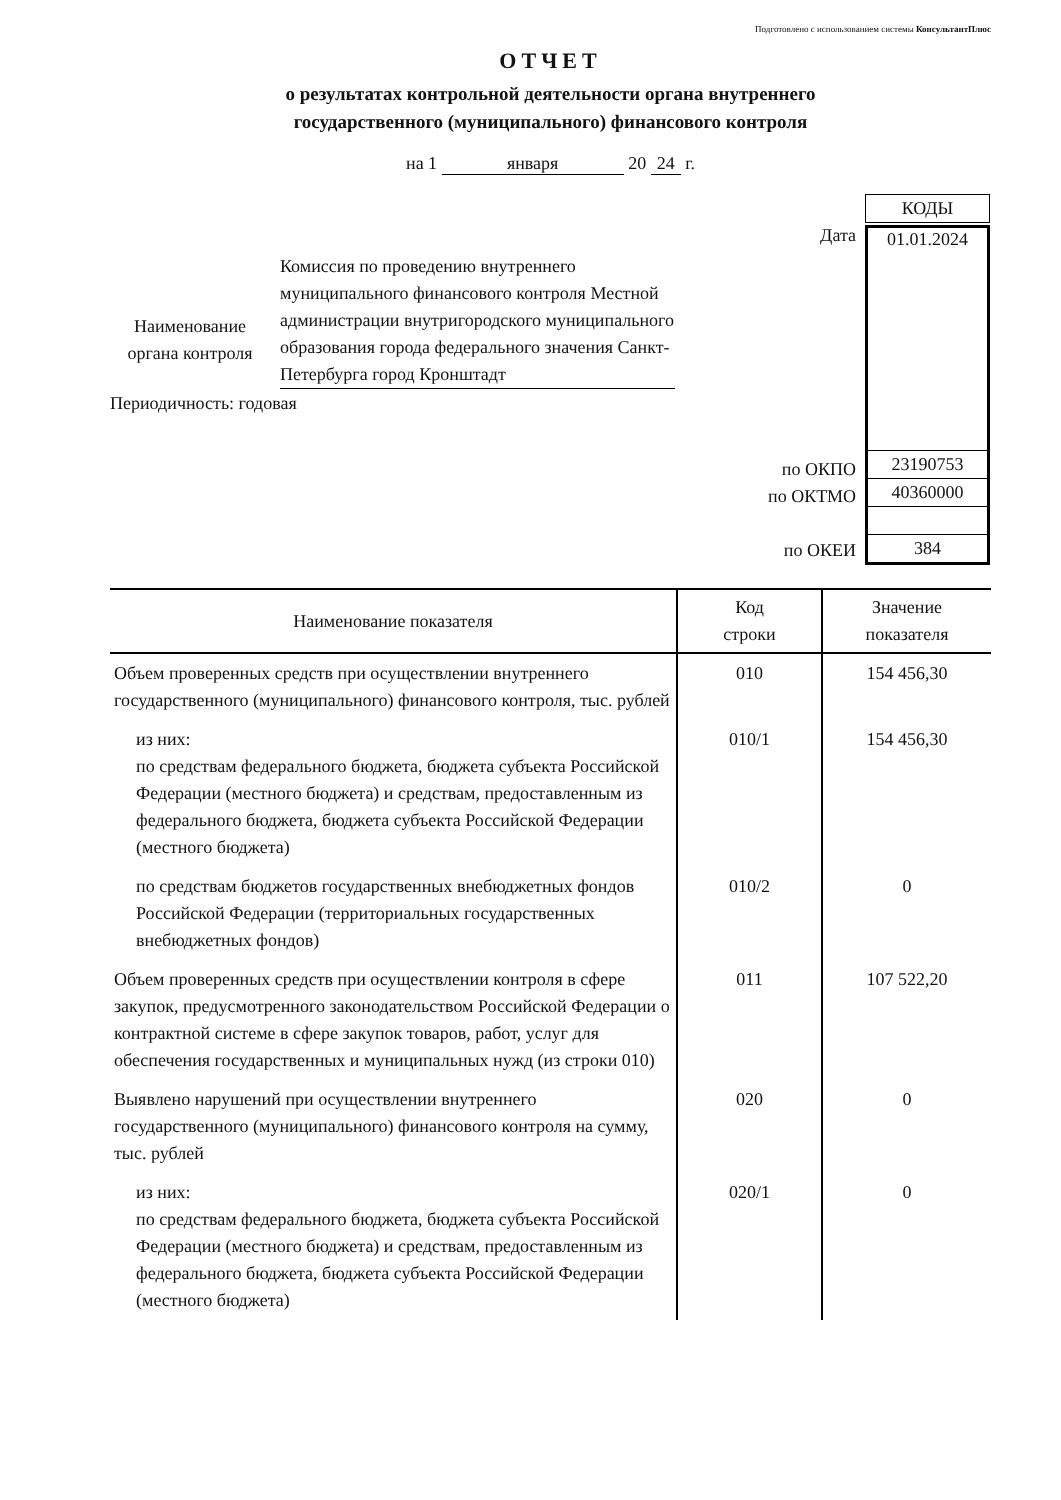Подготовлено с использованием системы КонсультантПлюс
ОТЧЕТ
о результатах контрольной деятельности органа внутреннего
государственного (муниципального) финансового контроля
на 1 января 20 24 г.
Наименование органа контроля
Комиссия по проведению внутреннего муниципального финансового контроля Местной администрации внутригородского муниципального образования города федерального значения Санкт-Петербурга город Кронштадт
Периодичность: годовая
| | / КОДЫ / |
| Дата | / 01.01.2024 / / 23190753 / / 40360000 / / 384 / |
по ОКПО
по ОКТМО
по ОКЕИ
| Наименование показателя | Код строки | Значение показателя |
| --- | --- | --- |
| Объем проверенных средств при осуществлении внутреннего государственного (муниципального) финансового контроля, тыс. рублей | 010 | 154 456,30 |
| из них: по средствам федерального бюджета, бюджета субъекта Российской Федерации (местного бюджета) и средствам, предоставленным из федерального бюджета, бюджета субъекта Российской Федерации (местного бюджета) | 010/1 | 154 456,30 |
| по средствам бюджетов государственных внебюджетных фондов Российской Федерации (территориальных государственных внебюджетных фондов) | 010/2 | 0 |
| Объем проверенных средств при осуществлении контроля в сфере закупок, предусмотренного законодательством Российской Федерации о контрактной системе в сфере закупок товаров, работ, услуг для обеспечения государственных и муниципальных нужд (из строки 010) | 011 | 107 522,20 |
| Выявлено нарушений при осуществлении внутреннего государственного (муниципального) финансового контроля на сумму, тыс. рублей | 020 | 0 |
| из них: по средствам федерального бюджета, бюджета субъекта Российской Федерации (местного бюджета) и средствам, предоставленным из федерального бюджета, бюджета субъекта Российской Федерации (местного бюджета) | 020/1 | 0 |